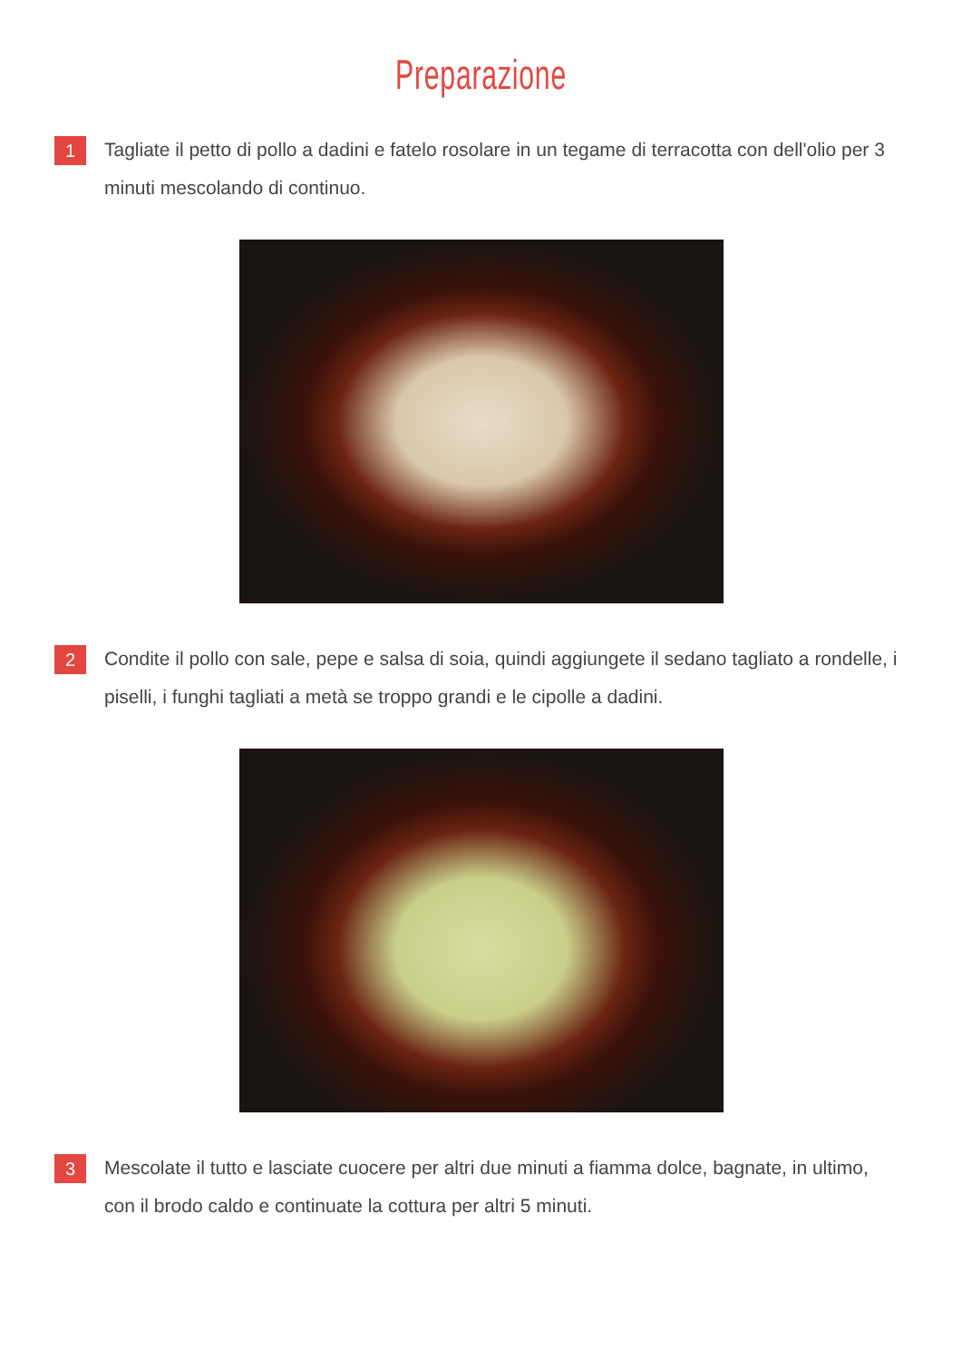Preparazione
1
Tagliate il petto di pollo a dadini e fatelo rosolare in un tegame di terracotta con dell'olio per 3 minuti mescolando di continuo.
2
Condite il pollo con sale, pepe e salsa di soia, quindi aggiungete il sedano tagliato a rondelle, i piselli, i funghi tagliati a metà se troppo grandi e le cipolle a dadini.
3
Mescolate il tutto e lasciate cuocere per altri due minuti a fiamma dolce, bagnate, in ultimo, con il brodo caldo e continuate la cottura per altri 5 minuti.